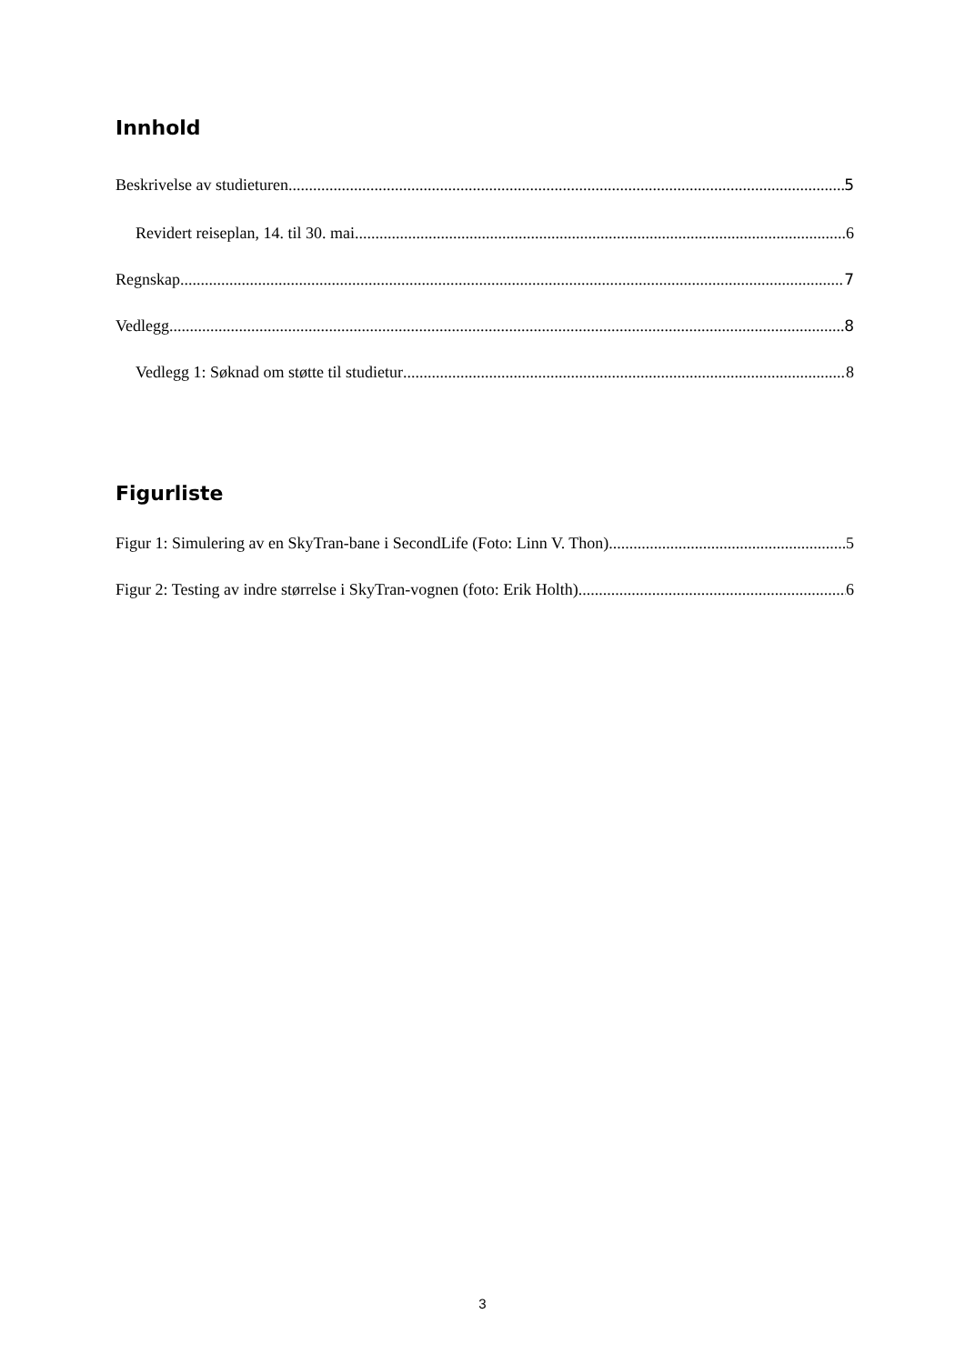Innhold
Beskrivelse av studieturen 5
Revidert reiseplan, 14. til 30. mai 6
Regnskap 7
Vedlegg 8
Vedlegg 1: Søknad om støtte til studietur 8
Figurliste
Figur 1: Simulering av en SkyTran-bane i SecondLife (Foto: Linn V. Thon) 5
Figur 2: Testing av indre størrelse i SkyTran-vognen (foto: Erik Holth) 6
3